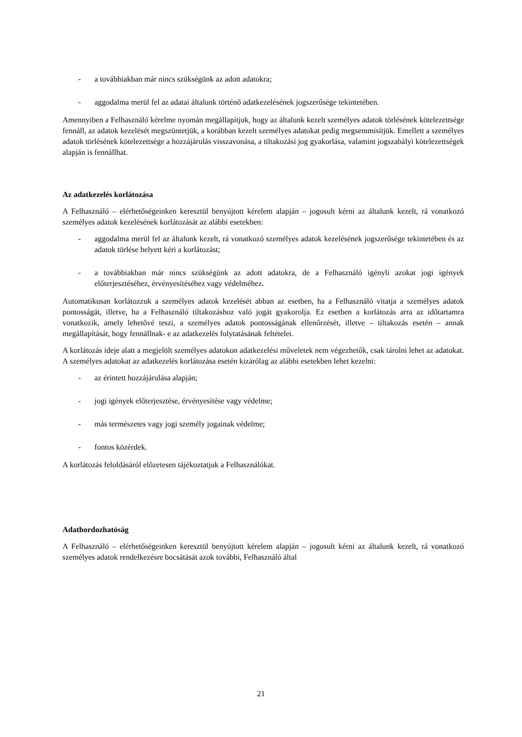- a továbbiakban már nincs szükségünk az adott adatokra;
- aggodalma merül fel az adatai általunk történő adatkezelésének jogszerűsége tekintetében.
Amennyiben a Felhasználó kérelme nyomán megállapítjuk, hogy az általunk kezelt személyes adatok törlésének kötelezettsége fennáll, az adatok kezelését megszüntetjük, a korábban kezelt személyes adatokat pedig megsemmisítjük. Emellett a személyes adatok törlésének kötelezettsége a hozzájárulás visszavonása, a tiltakozási jog gyakorlása, valamint jogszabályi kötelezettségek alapján is fennállhat.
Az adatkezelés korlátozása
A Felhasználó – elérhetőségeinken keresztül benyújtott kérelem alapján – jogosult kérni az általunk kezelt, rá vonatkozó személyes adatok kezelésének korlátozását az alábbi esetekben:
- aggodalma merül fel az általunk kezelt, rá vonatkozó személyes adatok kezelésének jogszerűsége tekintetében és az adatok törlése helyett kéri a korlátozást;
- a továbbiakban már nincs szükségünk az adott adatokra, de a Felhasználó igényli azokat jogi igények előterjesztéséhez, érvényesítéséhez vagy védelméhez.
Automatikusan korlátozzuk a személyes adatok kezelését abban az esetben, ha a Felhasználó vitatja a személyes adatok pontosságát, illetve, ha a Felhasználó tiltakozáshoz való jogát gyakorolja. Ez esetben a korlátozás arra az időtartamra vonatkozik, amely lehetővé teszi, a személyes adatok pontosságának ellenőrzését, illetve – tiltakozás esetén – annak megállapítását, hogy fennállnak- e az adatkezelés folytatásának feltételei.
A korlátozás ideje alatt a megjelölt személyes adatokon adatkezelési műveletek nem végezhetők, csak tárolni lehet az adatokat. A személyes adatokat az adatkezelés korlátozása esetén kizárólag az alábbi esetekben lehet kezelni:
- az érintett hozzájárulása alapján;
- jogi igények előterjesztése, érvényesítése vagy védelme;
- más természetes vagy jogi személy jogainak védelme;
- fontos közérdek.
A korlátozás feloldásáról előzetesen tájékoztatjuk a Felhasználókat.
Adathordozhatóság
A Felhasználó – elérhetőségeinken keresztül benyújtott kérelem alapján – jogosult kérni az általunk kezelt, rá vonatkozó személyes adatok rendelkezésre bocsátását azok további, Felhasználó által
21